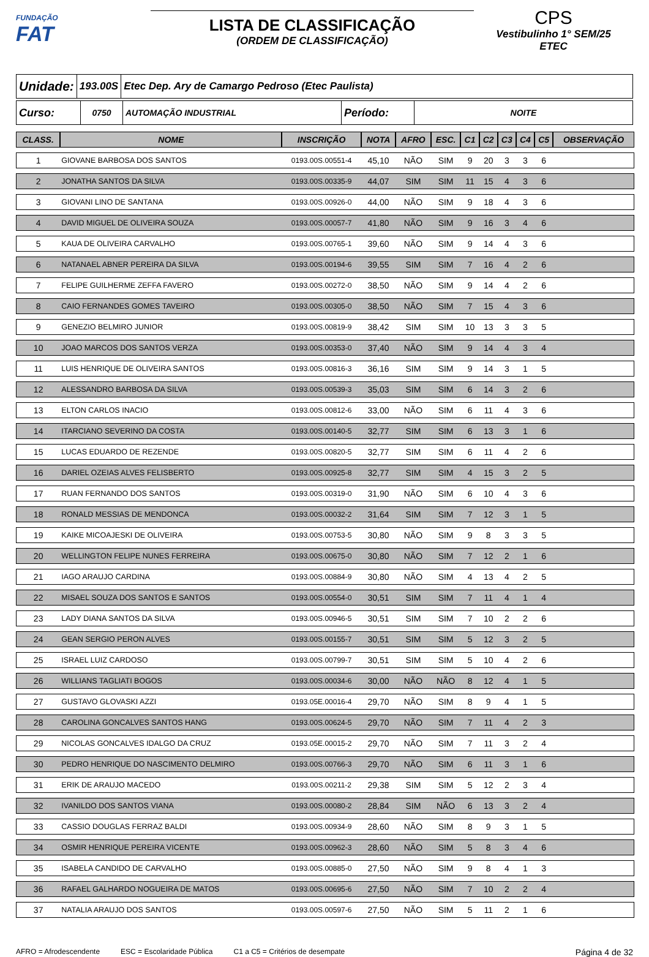FUNDAÇÃO
FAT
LISTA DE CLASSIFICAÇÃO
(ORDEM DE CLASSIFICAÇÃO)
CPS
Vestibulinho 1° SEM/25
ETEC
Unidade:
193.00S
Etec Dep. Ary de Camargo Pedroso (Etec Paulista)
Curso:
0750 AUTOMAÇÃO INDUSTRIAL
Período:
NOITE
| CLASS. | NOME | INSCRIÇÃO | NOTA | AFRO | ESC. | C1 | C2 | C3 | C4 | C5 | OBSERVAÇÃO |
| --- | --- | --- | --- | --- | --- | --- | --- | --- | --- | --- | --- |
| 1 | GIOVANE BARBOSA DOS SANTOS | 0193.00S.00551-4 | 45,10 | NÃO | SIM | 9 | 20 | 3 | 3 | 6 | |
| 2 | JONATHA SANTOS DA SILVA | 0193.00S.00335-9 | 44,07 | SIM | SIM | 11 | 15 | 4 | 3 | 6 | |
| 3 | GIOVANI LINO DE SANTANA | 0193.00S.00926-0 | 44,00 | NÃO | SIM | 9 | 18 | 4 | 3 | 6 | |
| 4 | DAVID MIGUEL DE OLIVEIRA SOUZA | 0193.00S.00057-7 | 41,80 | NÃO | SIM | 9 | 16 | 3 | 4 | 6 | |
| 5 | KAUA DE OLIVEIRA CARVALHO | 0193.00S.00765-1 | 39,60 | NÃO | SIM | 9 | 14 | 4 | 3 | 6 | |
| 6 | NATANAEL ABNER PEREIRA DA SILVA | 0193.00S.00194-6 | 39,55 | SIM | SIM | 7 | 16 | 4 | 2 | 6 | |
| 7 | FELIPE GUILHERME ZEFFA FAVERO | 0193.00S.00272-0 | 38,50 | NÃO | SIM | 9 | 14 | 4 | 2 | 6 | |
| 8 | CAIO FERNANDES GOMES TAVEIRO | 0193.00S.00305-0 | 38,50 | NÃO | SIM | 7 | 15 | 4 | 3 | 6 | |
| 9 | GENEZIO BELMIRO JUNIOR | 0193.00S.00819-9 | 38,42 | SIM | SIM | 10 | 13 | 3 | 3 | 5 | |
| 10 | JOAO MARCOS DOS SANTOS VERZA | 0193.00S.00353-0 | 37,40 | NÃO | SIM | 9 | 14 | 4 | 3 | 4 | |
| 11 | LUIS HENRIQUE DE OLIVEIRA SANTOS | 0193.00S.00816-3 | 36,16 | SIM | SIM | 9 | 14 | 3 | 1 | 5 | |
| 12 | ALESSANDRO BARBOSA DA SILVA | 0193.00S.00539-3 | 35,03 | SIM | SIM | 6 | 14 | 3 | 2 | 6 | |
| 13 | ELTON CARLOS INACIO | 0193.00S.00812-6 | 33,00 | NÃO | SIM | 6 | 11 | 4 | 3 | 6 | |
| 14 | ITARCIANO SEVERINO DA COSTA | 0193.00S.00140-5 | 32,77 | SIM | SIM | 6 | 13 | 3 | 1 | 6 | |
| 15 | LUCAS EDUARDO DE REZENDE | 0193.00S.00820-5 | 32,77 | SIM | SIM | 6 | 11 | 4 | 2 | 6 | |
| 16 | DARIEL OZEIAS ALVES FELISBERTO | 0193.00S.00925-8 | 32,77 | SIM | SIM | 4 | 15 | 3 | 2 | 5 | |
| 17 | RUAN FERNANDO DOS SANTOS | 0193.00S.00319-0 | 31,90 | NÃO | SIM | 6 | 10 | 4 | 3 | 6 | |
| 18 | RONALD MESSIAS DE MENDONCA | 0193.00S.00032-2 | 31,64 | SIM | SIM | 7 | 12 | 3 | 1 | 5 | |
| 19 | KAIKE MICOAJESKI DE OLIVEIRA | 0193.00S.00753-5 | 30,80 | NÃO | SIM | 9 | 8 | 3 | 3 | 5 | |
| 20 | WELLINGTON FELIPE NUNES FERREIRA | 0193.00S.00675-0 | 30,80 | NÃO | SIM | 7 | 12 | 2 | 1 | 6 | |
| 21 | IAGO ARAUJO CARDINA | 0193.00S.00884-9 | 30,80 | NÃO | SIM | 4 | 13 | 4 | 2 | 5 | |
| 22 | MISAEL SOUZA DOS SANTOS E SANTOS | 0193.00S.00554-0 | 30,51 | SIM | SIM | 7 | 11 | 4 | 1 | 4 | |
| 23 | LADY DIANA SANTOS DA SILVA | 0193.00S.00946-5 | 30,51 | SIM | SIM | 7 | 10 | 2 | 2 | 6 | |
| 24 | GEAN SERGIO PERON ALVES | 0193.00S.00155-7 | 30,51 | SIM | SIM | 5 | 12 | 3 | 2 | 5 | |
| 25 | ISRAEL LUIZ CARDOSO | 0193.00S.00799-7 | 30,51 | SIM | SIM | 5 | 10 | 4 | 2 | 6 | |
| 26 | WILLIANS TAGLIATI BOGOS | 0193.00S.00034-6 | 30,00 | NÃO | NÃO | 8 | 12 | 4 | 1 | 5 | |
| 27 | GUSTAVO GLOVASKI AZZI | 0193.05E.00016-4 | 29,70 | NÃO | SIM | 8 | 9 | 4 | 1 | 5 | |
| 28 | CAROLINA GONCALVES SANTOS HANG | 0193.00S.00624-5 | 29,70 | NÃO | SIM | 7 | 11 | 4 | 2 | 3 | |
| 29 | NICOLAS GONCALVES IDALGO DA CRUZ | 0193.05E.00015-2 | 29,70 | NÃO | SIM | 7 | 11 | 3 | 2 | 4 | |
| 30 | PEDRO HENRIQUE DO NASCIMENTO DELMIRO | 0193.00S.00766-3 | 29,70 | NÃO | SIM | 6 | 11 | 3 | 1 | 6 | |
| 31 | ERIK DE ARAUJO MACEDO | 0193.00S.00211-2 | 29,38 | SIM | SIM | 5 | 12 | 2 | 3 | 4 | |
| 32 | IVANILDO DOS SANTOS VIANA | 0193.00S.00080-2 | 28,84 | SIM | NÃO | 6 | 13 | 3 | 2 | 4 | |
| 33 | CASSIO DOUGLAS FERRAZ BALDI | 0193.00S.00934-9 | 28,60 | NÃO | SIM | 8 | 9 | 3 | 1 | 5 | |
| 34 | OSMIR HENRIQUE PEREIRA VICENTE | 0193.00S.00962-3 | 28,60 | NÃO | SIM | 5 | 8 | 3 | 4 | 6 | |
| 35 | ISABELA CANDIDO DE CARVALHO | 0193.00S.00885-0 | 27,50 | NÃO | SIM | 9 | 8 | 4 | 1 | 3 | |
| 36 | RAFAEL GALHARDO NOGUEIRA DE MATOS | 0193.00S.00695-6 | 27,50 | NÃO | SIM | 7 | 10 | 2 | 2 | 4 | |
| 37 | NATALIA ARAUJO DOS SANTOS | 0193.00S.00597-6 | 27,50 | NÃO | SIM | 5 | 11 | 2 | 1 | 6 | |
AFRO = Afrodescendente ESC = Escolaridade Pública C1 a C5 = Critérios de desempate Página 4 de 32